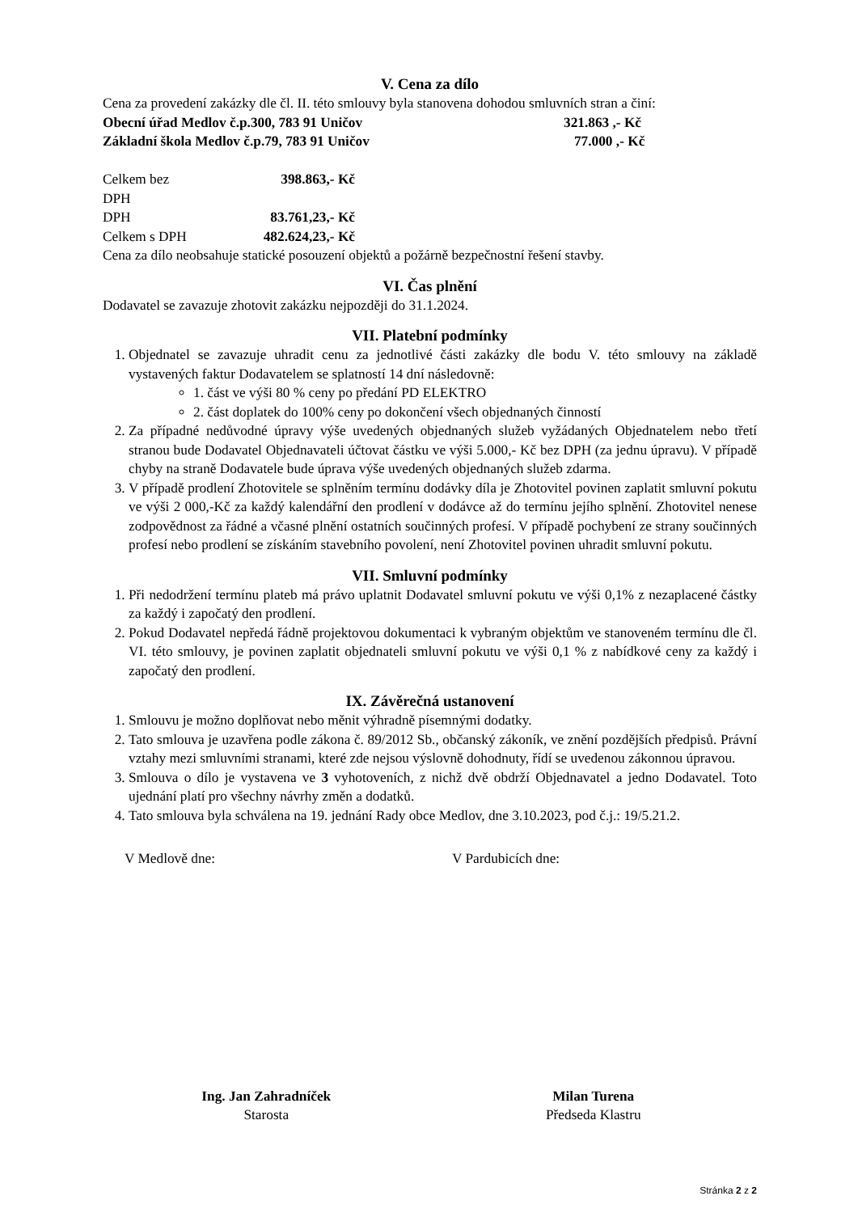V. Cena za dílo
Cena za provedení zakázky dle čl. II. této smlouvy byla stanovena dohodou smluvních stran a činí:
Obecní úřad Medlov č.p.300, 783 91 Uničov 321.863 ,- Kč
Základní škola Medlov č.p.79, 783 91 Uničov 77.000 ,- Kč
Celkem bez DPH 398.863,- Kč
DPH 83.761,23,- Kč
Celkem s DPH 482.624,23,- Kč
Cena za dílo neobsahuje statické posouzení objektů a požárně bezpečnostní řešení stavby.
VI. Čas plnění
Dodavatel se zavazuje zhotovit zakázku nejpozději do 31.1.2024.
VII. Platební podmínky
1. Objednatel se zavazuje uhradit cenu za jednotlivé části zakázky dle bodu V. této smlouvy na základě vystavených faktur Dodavatelem se splatností 14 dní následovně:
1. část ve výši 80 % ceny po předání PD ELEKTRO
2. část doplatek do 100% ceny po dokončení všech objednaných činností
2. Za případné nedůvodné úpravy výše uvedených objednaných služeb vyžádaných Objednatelem nebo třetí stranou bude Dodavatel Objednavateli účtovat částku ve výši 5.000,- Kč bez DPH (za jednu úpravu). V případě chyby na straně Dodavatele bude úprava výše uvedených objednaných služeb zdarma.
3. V případě prodlení Zhotovitele se splněním termínu dodávky díla je Zhotovitel povinen zaplatit smluvní pokutu ve výši 2 000,-Kč za každý kalendářní den prodlení v dodávce až do termínu jejího splnění. Zhotovitel nenese zodpovědnost za řádné a včasné plnění ostatních součinných profesí. V případě pochybení ze strany součinných profesí nebo prodlení se získáním stavebního povolení, není Zhotovitel povinen uhradit smluvní pokutu.
VII. Smluvní podmínky
1. Při nedodržení termínu plateb má právo uplatnit Dodavatel smluvní pokutu ve výši 0,1% z nezaplacené částky za každý i započatý den prodlení.
2. Pokud Dodavatel nepředá řádně projektovou dokumentaci k vybraným objektům ve stanoveném termínu dle čl. VI. této smlouvy, je povinen zaplatit objednateli smluvní pokutu ve výši 0,1 % z nabídkové ceny za každý i započatý den prodlení.
IX. Závěrečná ustanovení
1. Smlouvu je možno doplňovat nebo měnit výhradně písemnými dodatky.
2. Tato smlouva je uzavřena podle zákona č. 89/2012 Sb., občanský zákoník, ve znění pozdějších předpisů. Právní vztahy mezi smluvními stranami, které zde nejsou výslovně dohodnuty, řídí se uvedenou zákonnou úpravou.
3. Smlouva o dílo je vystavena ve 3 vyhotoveních, z nichž dvě obdrží Objednavatel a jedno Dodavatel. Toto ujednání platí pro všechny návrhy změn a dodatků.
4. Tato smlouva byla schválena na 19. jednání Rady obce Medlov, dne 3.10.2023, pod č.j.: 19/5.21.2.
V Medlově dne: V Pardubicích dne:
Ing. Jan Zahradníček
Starosta
Milan Turena
Předseda Klastru
Stránka 2 z 2